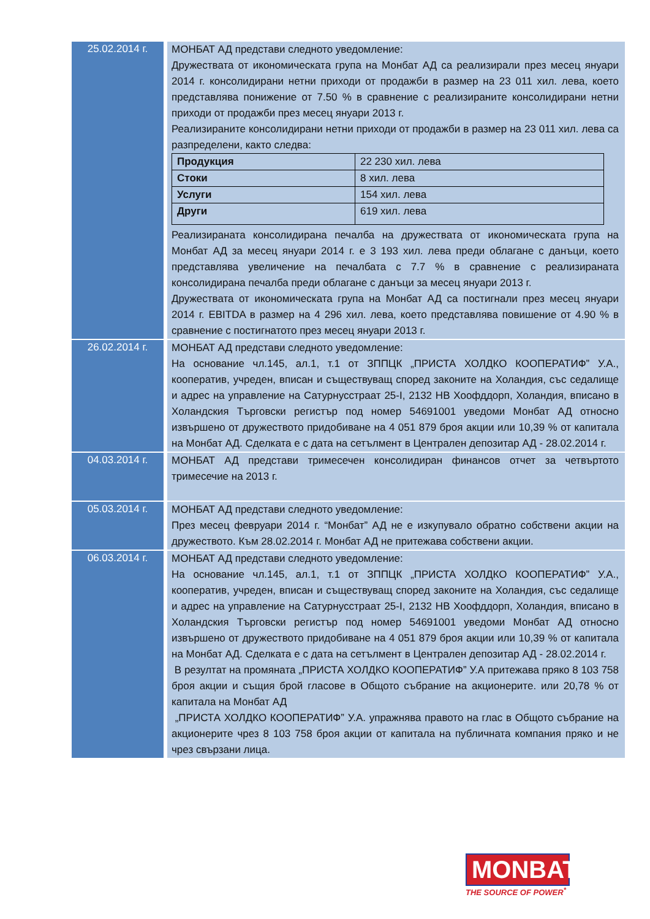| 25.02.2014 г. | МОНБАТ АД представи следното уведомление: Дружествата от икономическата група на Монбат АД са реализирали през месец януари 2014 г. консолидирани нетни приходи от продажби в размер на 23 011 хил. лева, което представлява понижение от 7.50 % в сравнение с реализираните консолидирани нетни приходи от продажби през месец януари 2013 г. Реализираните консолидирани нетни приходи от продажби в размер на 23 011 хил. лева са разпределени, както следва: / Продукция / 22 230 хил. лева / / Стоки / 8 хил. лева / / Услуги / 154 хил. лева / / Други / 619 хил. лева / Реализираната консолидирана печалба на дружествата от икономическата група на Монбат АД за месец януари 2014 г. е 3 193 хил. лева преди облагане с данъци, което представлява увеличение на печалбата с 7.7 % в сравнение с реализираната консолидирана печалба преди облагане с данъци за месец януари 2013 г. Дружествата от икономическата група на Монбат АД са постигнали през месец януари 2014 г. EBITDA в размер на 4 296 хил. лева, което представлява повишение от 4.90 % в сравнение с постигнатото през месец януари 2013 г. |
| 26.02.2014 г. | МОНБАТ АД представи следното уведомление: На основание чл.145, ал.1, т.1 от ЗППЦК „ПРИСТА ХОЛДКО КООПЕРАТИФ” У.А., кооператив, учреден, вписан и съществуващ според законите на Холандия, със седалище и адрес на управление на Сатурнусстраат 25-I, 2132 НВ Хоофддорп, Холандия, вписано в Холандския Търговски регистър под номер 54691001 уведоми Монбат АД относно извършено от дружеството придобиване на 4 051 879 броя акции или 10,39 % от капитала на Монбат АД. Сделката е с дата на сетълмент в Централен депозитар АД - 28.02.2014 г. |
| 04.03.2014 г. | МОНБАТ АД представи тримесечен консолидиран финансов отчет за четвъртото тримесечие на 2013 г. |
| 05.03.2014 г. | МОНБАТ АД представи следното уведомление: През месец февруари 2014 г. “Монбат” АД не е изкупувало обратно собствени акции на дружеството. Към 28.02.2014 г. Монбат АД не притежава собствени акции. |
| 06.03.2014 г. | МОНБАТ АД представи следното уведомление: На основание чл.145, ал.1, т.1 от ЗППЦК „ПРИСТА ХОЛДКО КООПЕРАТИФ” У.А., кооператив, учреден, вписан и съществуващ според законите на Холандия, със седалище и адрес на управление на Сатурнусстраат 25-I, 2132 НВ Хоофддорп, Холандия, вписано в Холандския Търговски регистър под номер 54691001 уведоми Монбат АД относно извършено от дружеството придобиване на 4 051 879 броя акции или 10,39 % от капитала на Монбат АД. Сделката е с дата на сетълмент в Централен депозитар АД - 28.02.2014 г. В резултат на промяната „ПРИСТА ХОЛДКО КООПЕРАТИФ” У.А притежава пряко 8 103 758 броя акции и същия брой гласове в Общото събрание на акционерите. или 20,78 % от капитала на Монбат АД „ПРИСТА ХОЛДКО КООПЕРАТИФ” У.А. упражнява правото на глас в Общото събрание на акционерите чрез 8 103 758 броя акции от капитала на публичната компания пряко и не чрез свързани лица. |
MONBAT<sup>®</sup>
THE SOURCE OF POWER<sup>*</sup>